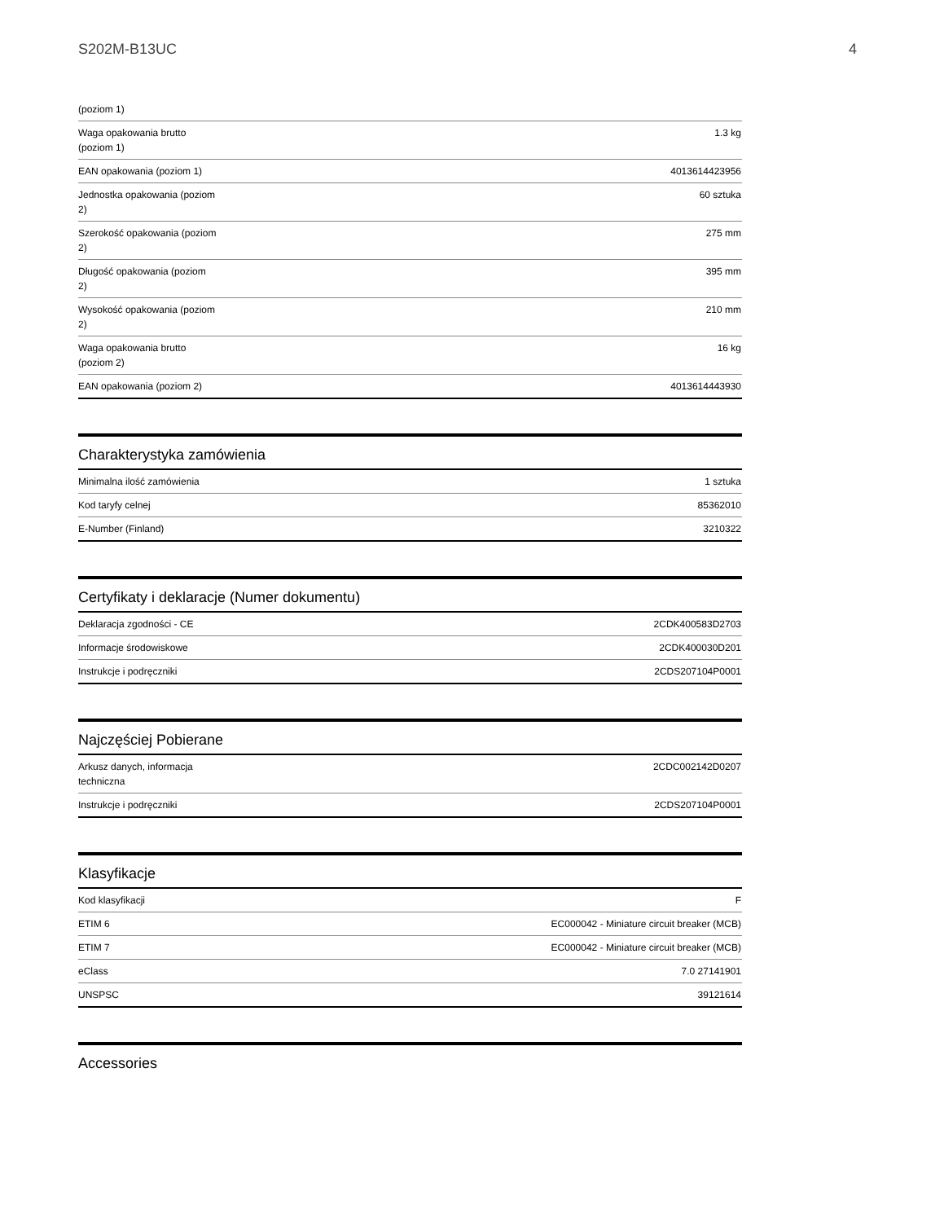S202M-B13UC 4
| (poziom 1) | |
| Waga opakowania brutto (poziom 1) | 1.3 kg |
| EAN opakowania (poziom 1) | 4013614423956 |
| Jednostka opakowania (poziom 2) | 60 sztuka |
| Szerokość opakowania (poziom 2) | 275 mm |
| Długość opakowania (poziom 2) | 395 mm |
| Wysokość opakowania (poziom 2) | 210 mm |
| Waga opakowania brutto (poziom 2) | 16 kg |
| EAN opakowania (poziom 2) | 4013614443930 |
Charakterystyka zamówienia
| Minimalna ilość zamówienia | 1 sztuka |
| Kod taryfy celnej | 85362010 |
| E-Number (Finland) | 3210322 |
Certyfikaty i deklaracje (Numer dokumentu)
| Deklaracja zgodności - CE | 2CDK400583D2703 |
| Informacje środowiskowe | 2CDK400030D201 |
| Instrukcje i podręczniki | 2CDS207104P0001 |
Najczęściej Pobierane
| Arkusz danych, informacja techniczna | 2CDC002142D0207 |
| Instrukcje i podręczniki | 2CDS207104P0001 |
Klasyfikacje
| Kod klasyfikacji | F |
| ETIM 6 | EC000042 - Miniature circuit breaker (MCB) |
| ETIM 7 | EC000042 - Miniature circuit breaker (MCB) |
| eClass | 7.0 27141901 |
| UNSPSC | 39121614 |
Accessories